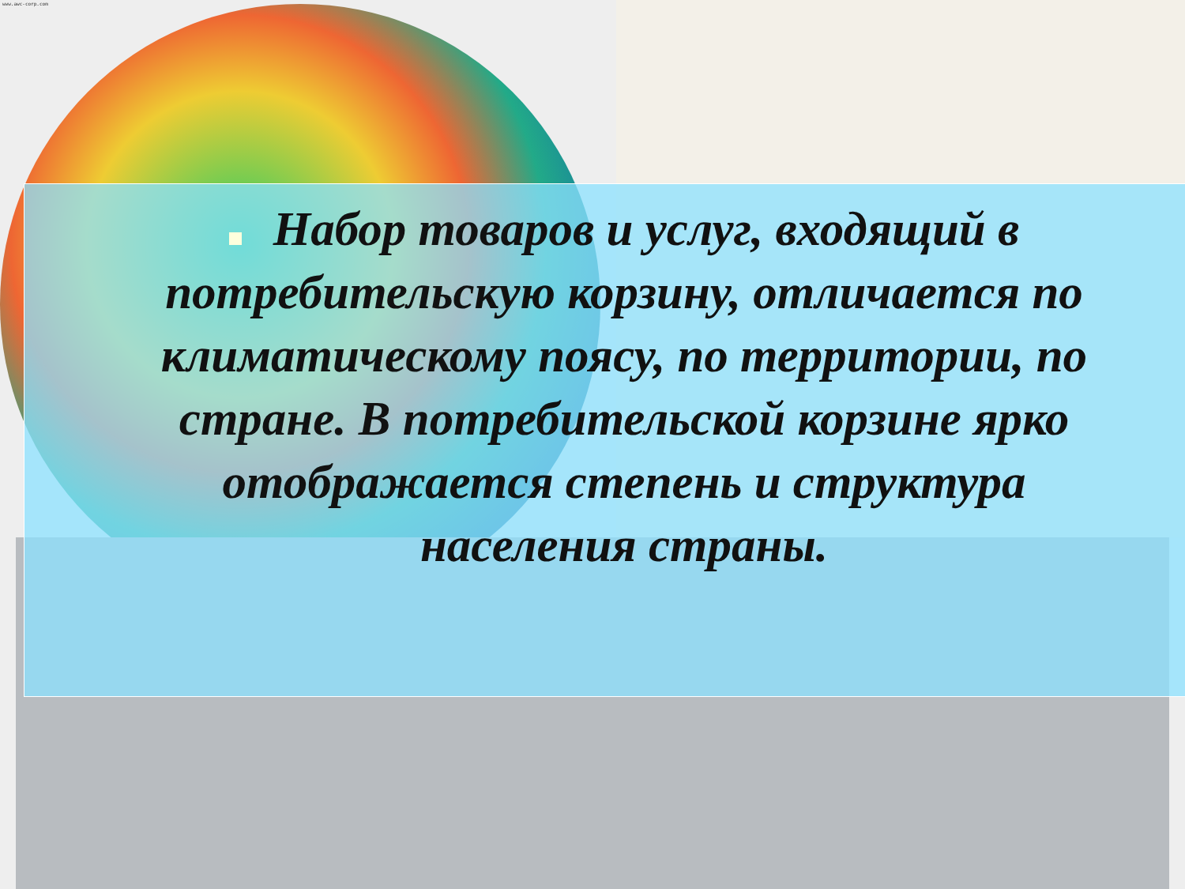www.awc-corp.com
Набор товаров и услуг, входящий в потребительскую корзину, отличается по климатическому поясу, по территории, по стране. В потребительской корзине ярко отображается степень и структура населения страны.